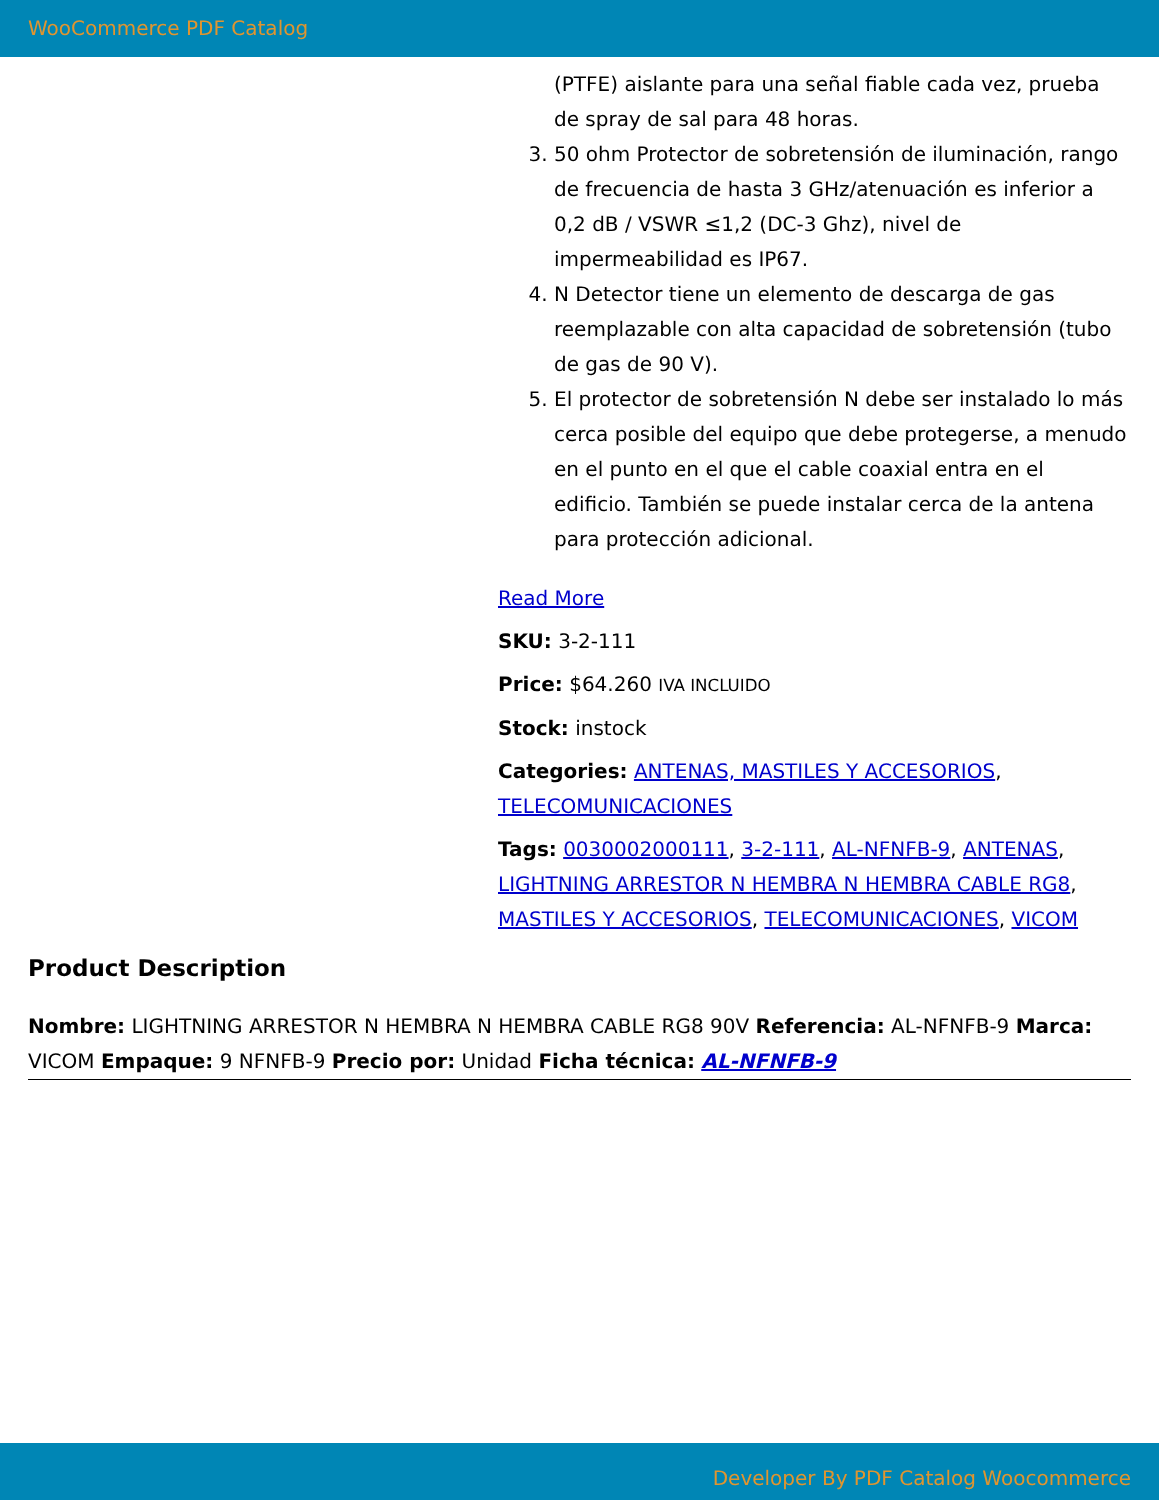WooCommerce PDF Catalog
(PTFE) aislante para una señal fiable cada vez, prueba de spray de sal para 48 horas.
3. 50 ohm Protector de sobretensión de iluminación, rango de frecuencia de hasta 3 GHz/atenuación es inferior a 0,2 dB / VSWR ≤1,2 (DC-3 Ghz), nivel de impermeabilidad es IP67.
4. N Detector tiene un elemento de descarga de gas reemplazable con alta capacidad de sobretensión (tubo de gas de 90 V).
5. El protector de sobretensión N debe ser instalado lo más cerca posible del equipo que debe protegerse, a menudo en el punto en el que el cable coaxial entra en el edificio. También se puede instalar cerca de la antena para protección adicional.
Read More
SKU: 3-2-111
Price: $64.260 IVA INCLUIDO
Stock: instock
Categories: ANTENAS, MASTILES Y ACCESORIOS, TELECOMUNICACIONES
Tags: 0030002000111, 3-2-111, AL-NFNFB-9, ANTENAS, LIGHTNING ARRESTOR N HEMBRA N HEMBRA CABLE RG8, MASTILES Y ACCESORIOS, TELECOMUNICACIONES, VICOM
Product Description
Nombre: LIGHTNING ARRESTOR N HEMBRA N HEMBRA CABLE RG8 90V Referencia: AL-NFNFB-9 Marca: VICOM Empaque: 9 NFNFB-9 Precio por: Unidad Ficha técnica: AL-NFNFB-9
Developer By PDF Catalog Woocommerce